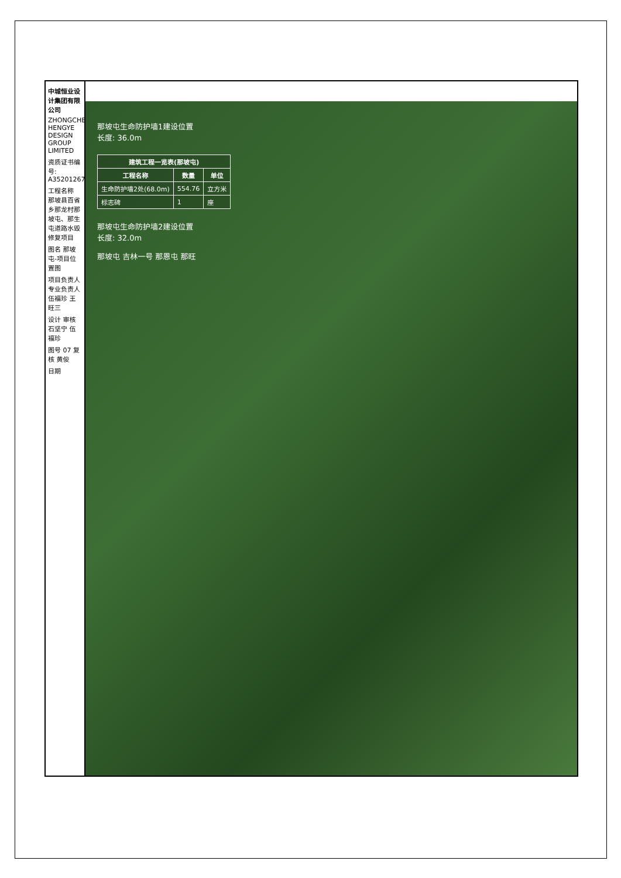中城恒业设计集团有限公司
ZHONGCHENG HENGYE DESIGN GROUP LIMITED
资质证书编号: A352012676
工程名称 那坡县百省乡那龙村那坡屯、那生屯道路水毁修复项目
图名 那坡屯-项目位置图
项目负责人 专业负责人 伍福珍 王旺三
设计 审核 石坚宁 伍福珍
图号 07 复核 黄俊
日期
那坡屯生命防护墙1建设位置
长度: 36.0m
| 建筑工程一览表(那坡屯) | | |
| --- | --- | --- |
| 工程名称 | 数量 | 单位 |
| 生命防护墙2处(68.0m) | 554.76 | 立方米 |
| 标志碑 | 1 | 座 |
那坡屯生命防护墙2建设位置
长度: 32.0m
那坡屯 吉林一号 那恩屯 那旺